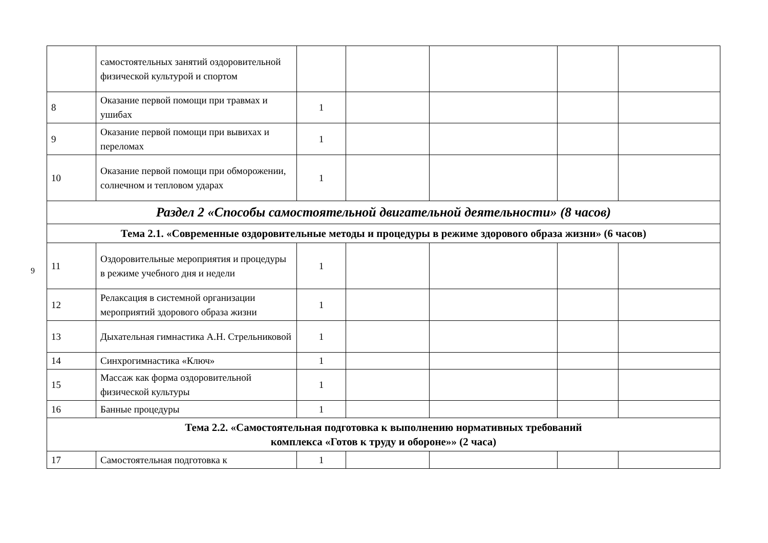9
| | самостоятельных занятий оздоровительной физической культурой и спортом | | | | | |
| 8 | Оказание первой помощи при травмах и ушибах | 1 | | | | |
| 9 | Оказание первой помощи при вывихах и переломах | 1 | | | | |
| 10 | Оказание первой помощи при обморожении, солнечном и тепловом ударах | 1 | | | | |
| Раздел 2 «Способы самостоятельной двигательной деятельности» (8 часов) | | | | | | |
| Тема 2.1. «Современные оздоровительные методы и процедуры в режиме здорового образа жизни» (6 часов) | | | | | | |
| 11 | Оздоровительные мероприятия и процедуры в режиме учебного дня и недели | 1 | | | | |
| 12 | Релаксация в системной организации мероприятий здорового образа жизни | 1 | | | | |
| 13 | Дыхательная гимнастика А.Н. Стрельниковой | 1 | | | | |
| 14 | Синхрогимнастика «Ключ» | 1 | | | | |
| 15 | Массаж как форма оздоровительной физической культуры | 1 | | | | |
| 16 | Банные процедуры | 1 | | | | |
| Тема 2.2. «Самостоятельная подготовка к выполнению нормативных требований комплекса «Готов к труду и обороне»» (2 часа) | | | | | | |
| 17 | Самостоятельная подготовка к | 1 | | | | |